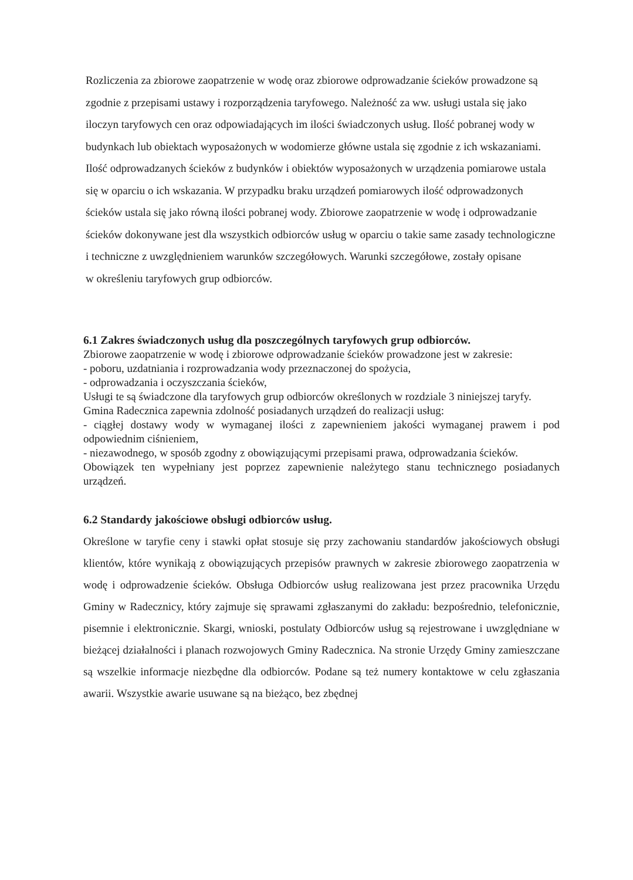Rozliczenia za zbiorowe zaopatrzenie w wodę oraz zbiorowe odprowadzanie ścieków prowadzone są zgodnie z przepisami ustawy i rozporządzenia taryfowego. Należność za ww. usługi ustala się jako iloczyn taryfowych cen oraz odpowiadających im ilości świadczonych usług. Ilość pobranej wody w budynkach lub obiektach wyposażonych w wodomierze główne ustala się zgodnie z ich wskazaniami. Ilość odprowadzanych ścieków z budynków i obiektów wyposażonych w urządzenia pomiarowe ustala się w oparciu o ich wskazania. W przypadku braku urządzeń pomiarowych ilość odprowadzonych ścieków ustala się jako równą ilości pobranej wody. Zbiorowe zaopatrzenie w wodę i odprowadzanie ścieków dokonywane jest dla wszystkich odbiorców usług w oparciu o takie same zasady technologiczne i techniczne z uwzględnieniem warunków szczegółowych. Warunki szczegółowe, zostały opisane
w określeniu taryfowych grup odbiorców.
6.1 Zakres świadczonych usług dla poszczególnych taryfowych grup odbiorców.
Zbiorowe zaopatrzenie w wodę i zbiorowe odprowadzanie ścieków prowadzone jest w zakresie:
- poboru, uzdatniania i rozprowadzania wody przeznaczonej do spożycia,
- odprowadzania i oczyszczania ścieków,
Usługi te są świadczone dla taryfowych grup odbiorców określonych w rozdziale 3 niniejszej taryfy.
Gmina Radecznica zapewnia zdolność posiadanych urządzeń do realizacji usług:
- ciągłej dostawy wody w wymaganej ilości z zapewnieniem jakości wymaganej prawem i pod odpowiednim ciśnieniem,
- niezawodnego, w sposób zgodny z obowiązującymi przepisami prawa, odprowadzania ścieków.
Obowiązek ten wypełniany jest poprzez zapewnienie należytego stanu technicznego posiadanych urządzeń.
6.2 Standardy jakościowe obsługi odbiorców usług.
Określone w taryfie ceny i stawki opłat stosuje się przy zachowaniu standardów jakościowych obsługi klientów, które wynikają z obowiązujących przepisów prawnych w zakresie zbiorowego zaopatrzenia w wodę i odprowadzenie ścieków. Obsługa Odbiorców usług realizowana jest przez pracownika Urzędu Gminy w Radecznicy, który zajmuje się sprawami zgłaszanymi do zakładu: bezpośrednio, telefonicznie, pisemnie i elektronicznie. Skargi, wnioski, postulaty Odbiorców usług są rejestrowane i uwzględniane w bieżącej działalności i planach rozwojowych Gminy Radecznica. Na stronie Urzędy Gminy zamieszczane są wszelkie informacje niezbędne dla odbiorców. Podane są też numery kontaktowe w celu zgłaszania awarii. Wszystkie awarie usuwane są na bieżąco, bez zbędnej